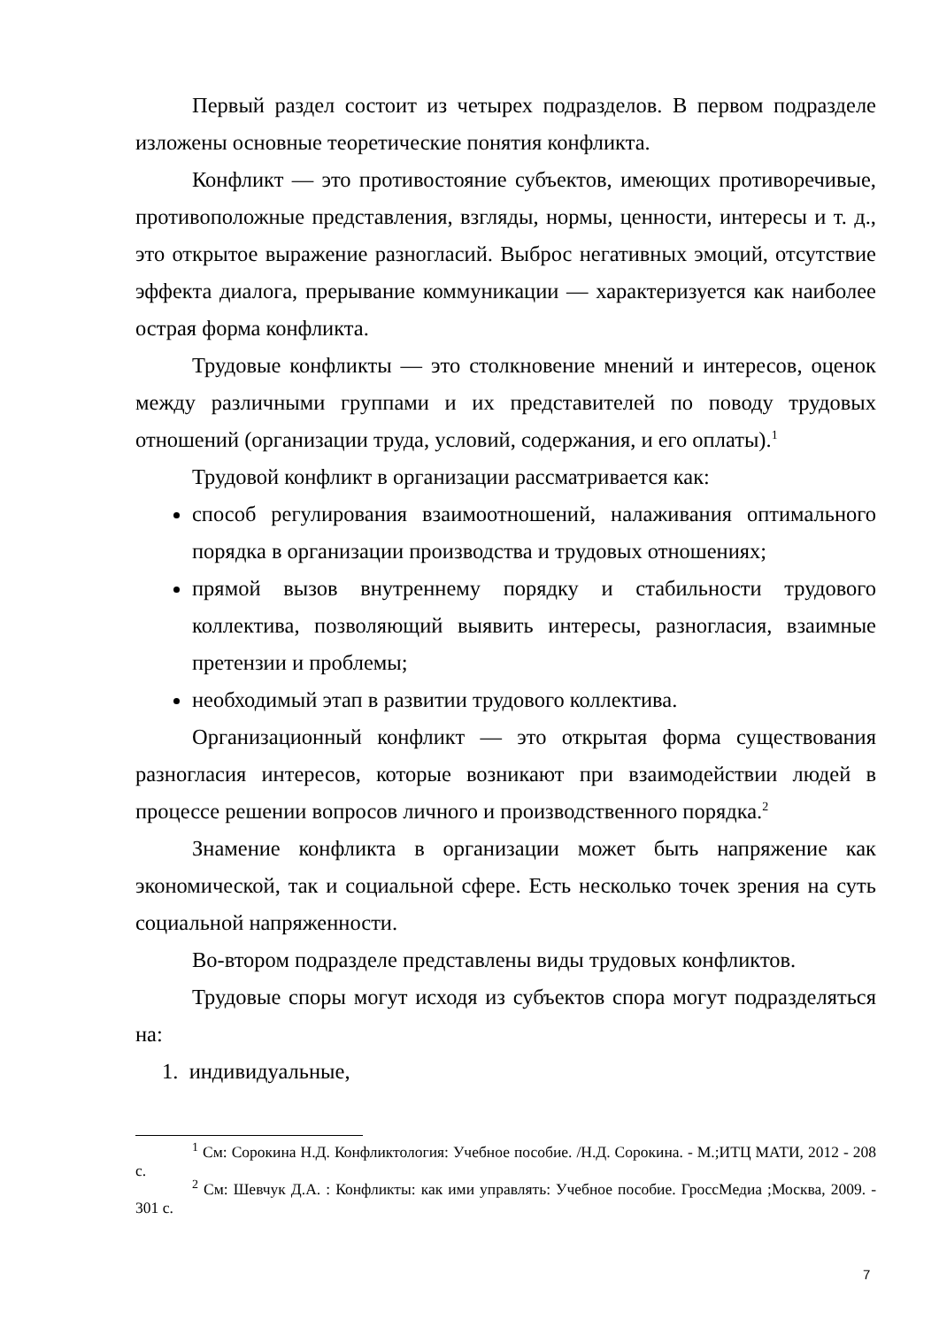Первый раздел состоит из четырех подразделов. В первом подразделе изложены основные теоретические понятия конфликта.
Конфликт — это противостояние субъектов, имеющих противоречивые, противоположные представления, взгляды, нормы, ценности, интересы и т. д., это открытое выражение разногласий. Выброс негативных эмоций, отсутствие эффекта диалога, прерывание коммуникации — характеризуется как наиболее острая форма конфликта.
Трудовые конфликты — это столкновение мнений и интересов, оценок между различными группами и их представителей по поводу трудовых отношений (организации труда, условий, содержания, и его оплаты).<sup>1</sup>
Трудовой конфликт в организации рассматривается как:
способ регулирования взаимоотношений, налаживания оптимального порядка в организации производства и трудовых отношениях;
прямой вызов внутреннему порядку и стабильности трудового коллектива, позволяющий выявить интересы, разногласия, взаимные претензии и проблемы;
необходимый этап в развитии трудового коллектива.
Организационный конфликт — это открытая форма существования разногласия интересов, которые возникают при взаимодействии людей в процессе решении вопросов личного и производственного порядка.<sup>2</sup>
Знамение конфликта в организации может быть напряжение как экономической, так и социальной сфере. Есть несколько точек зрения на суть социальной напряженности.
Во-втором подразделе представлены виды трудовых конфликтов.
Трудовые споры могут исходя из субъектов спора могут подразделяться на:
1. индивидуальные,
<sup>1</sup> См: Сорокина Н.Д. Конфликтология: Учебное пособие. /Н.Д. Сорокина. - М.;ИТЦ МАТИ, 2012 - 208 с.
<sup>2</sup> См: Шевчук Д.А. : Конфликты: как ими управлять: Учебное пособие. ГроссМедиа ;Москва, 2009. - 301 с.
7